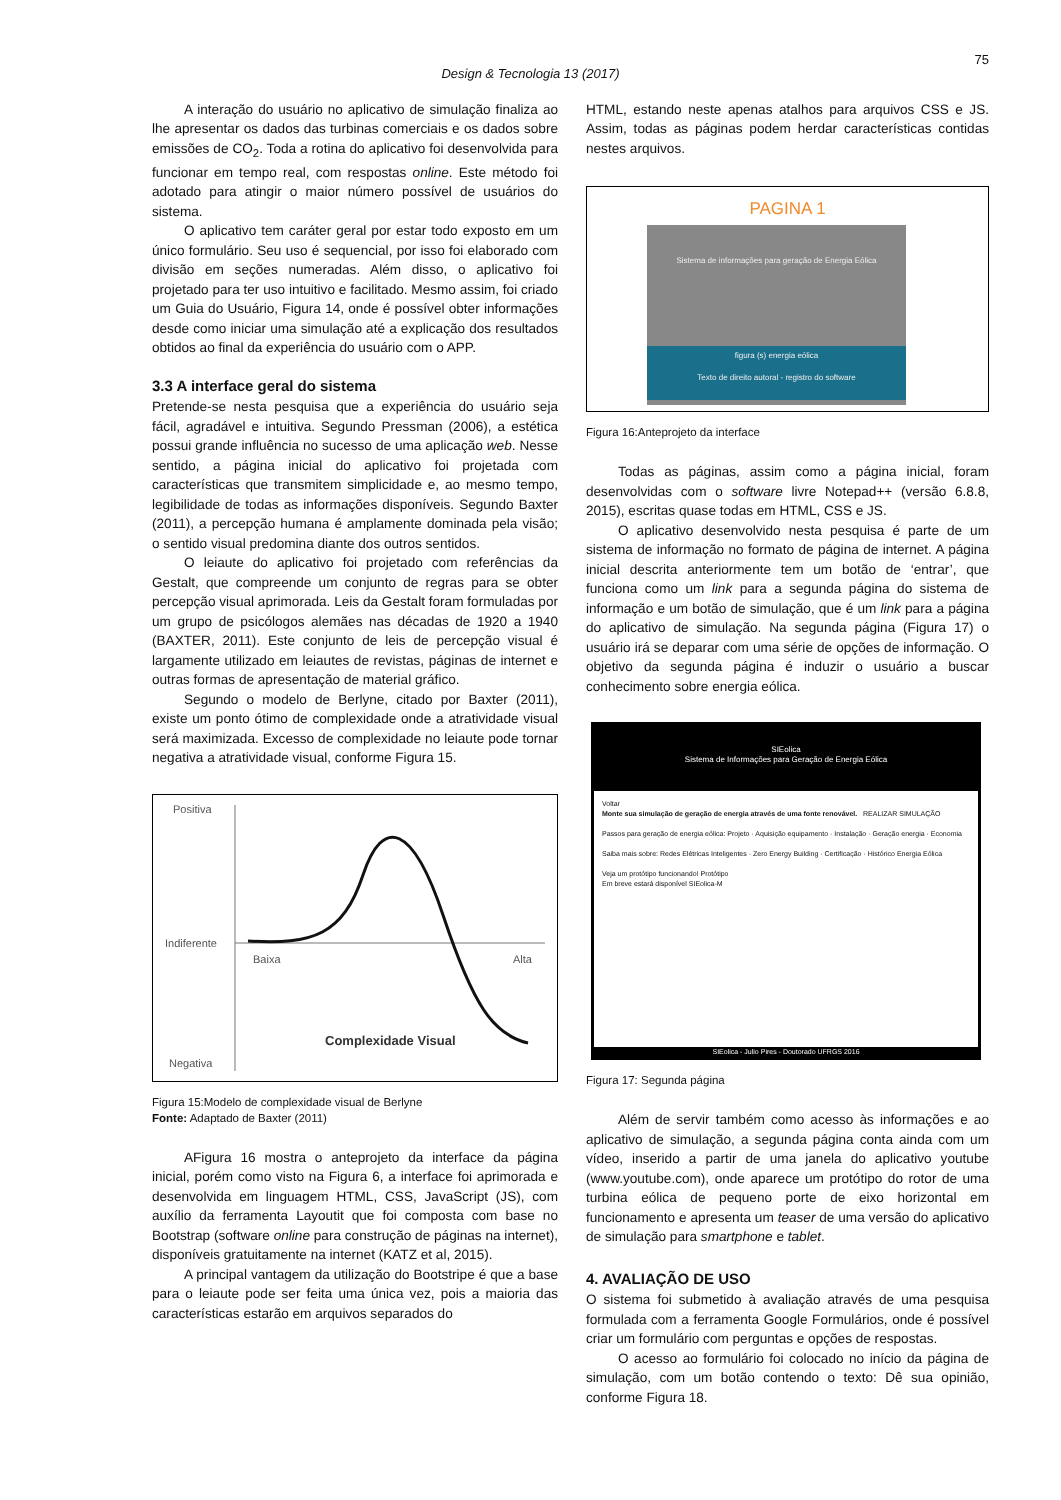75
Design & Tecnologia 13 (2017)
A interação do usuário no aplicativo de simulação finaliza ao lhe apresentar os dados das turbinas comerciais e os dados sobre emissões de CO<sub>2</sub>. Toda a rotina do aplicativo foi desenvolvida para funcionar em tempo real, com respostas online. Este método foi adotado para atingir o maior número possível de usuários do sistema.
O aplicativo tem caráter geral por estar todo exposto em um único formulário. Seu uso é sequencial, por isso foi elaborado com divisão em seções numeradas. Além disso, o aplicativo foi projetado para ter uso intuitivo e facilitado. Mesmo assim, foi criado um Guia do Usuário, Figura 14, onde é possível obter informações desde como iniciar uma simulação até a explicação dos resultados obtidos ao final da experiência do usuário com o APP.
3.3 A interface geral do sistema
Pretende-se nesta pesquisa que a experiência do usuário seja fácil, agradável e intuitiva. Segundo Pressman (2006), a estética possui grande influência no sucesso de uma aplicação web. Nesse sentido, a página inicial do aplicativo foi projetada com características que transmitem simplicidade e, ao mesmo tempo, legibilidade de todas as informações disponíveis. Segundo Baxter (2011), a percepção humana é amplamente dominada pela visão; o sentido visual predomina diante dos outros sentidos.
O leiaute do aplicativo foi projetado com referências da Gestalt, que compreende um conjunto de regras para se obter percepção visual aprimorada. Leis da Gestalt foram formuladas por um grupo de psicólogos alemães nas décadas de 1920 a 1940 (BAXTER, 2011). Este conjunto de leis de percepção visual é largamente utilizado em leiautes de revistas, páginas de internet e outras formas de apresentação de material gráfico.
Segundo o modelo de Berlyne, citado por Baxter (2011), existe um ponto ótimo de complexidade onde a atratividade visual será maximizada. Excesso de complexidade no leiaute pode tornar negativa a atratividade visual, conforme Figura 15.
Positiva
Indiferente
Negativa
Baixa
Alta
Complexidade Visual
Figura 15:Modelo de complexidade visual de Berlyne
Fonte: Adaptado de Baxter (2011)
AFigura 16 mostra o anteprojeto da interface da página inicial, porém como visto na Figura 6, a interface foi aprimorada e desenvolvida em linguagem HTML, CSS, JavaScript (JS), com auxílio da ferramenta Layoutit que foi composta com base no Bootstrap (software online para construção de páginas na internet), disponíveis gratuitamente na internet (KATZ et al, 2015).
A principal vantagem da utilização do Bootstripe é que a base para o leiaute pode ser feita uma única vez, pois a maioria das características estarão em arquivos separados do
HTML, estando neste apenas atalhos para arquivos CSS e JS. Assim, todas as páginas podem herdar características contidas nestes arquivos.
PAGINA 1
Sistema de informações para geração de Energia Eólica
figura (s) energia eólica
Texto de direito autoral - registro do software
Figura 16:Anteprojeto da interface
Todas as páginas, assim como a página inicial, foram desenvolvidas com o software livre Notepad++ (versão 6.8.8, 2015), escritas quase todas em HTML, CSS e JS.
O aplicativo desenvolvido nesta pesquisa é parte de um sistema de informação no formato de página de internet. A página inicial descrita anteriormente tem um botão de ‘entrar’, que funciona como um link para a segunda página do sistema de informação e um botão de simulação, que é um link para a página do aplicativo de simulação. Na segunda página (Figura 17) o usuário irá se deparar com uma série de opções de informação. O objetivo da segunda página é induzir o usuário a buscar conhecimento sobre energia eólica.
SIEolica
Sistema de Informações para Geração de Energia Eólica
Voltar
Monte sua simulação de geração de energia através de uma fonte renovável. REALIZAR SIMULAÇÃO
Passos para geração de energia eólica: Projeto · Aquisição equipamento · Instalação · Geração energia · Economia
Saiba mais sobre: Redes Elétricas Inteligentes · Zero Energy Building · Certificação · Histórico Energia Eólica
Veja um protótipo funcionando! Protótipo
Em breve estará disponível SIEolica-M
SIEolica - Julio Pires - Doutorado UFRGS 2016
Figura 17: Segunda página
Além de servir também como acesso às informações e ao aplicativo de simulação, a segunda página conta ainda com um vídeo, inserido a partir de uma janela do aplicativo youtube (www.youtube.com), onde aparece um protótipo do rotor de uma turbina eólica de pequeno porte de eixo horizontal em funcionamento e apresenta um teaser de uma versão do aplicativo de simulação para smartphone e tablet.
4. AVALIAÇÃO DE USO
O sistema foi submetido à avaliação através de uma pesquisa formulada com a ferramenta Google Formulários, onde é possível criar um formulário com perguntas e opções de respostas.
O acesso ao formulário foi colocado no início da página de simulação, com um botão contendo o texto: Dê sua opinião, conforme Figura 18.